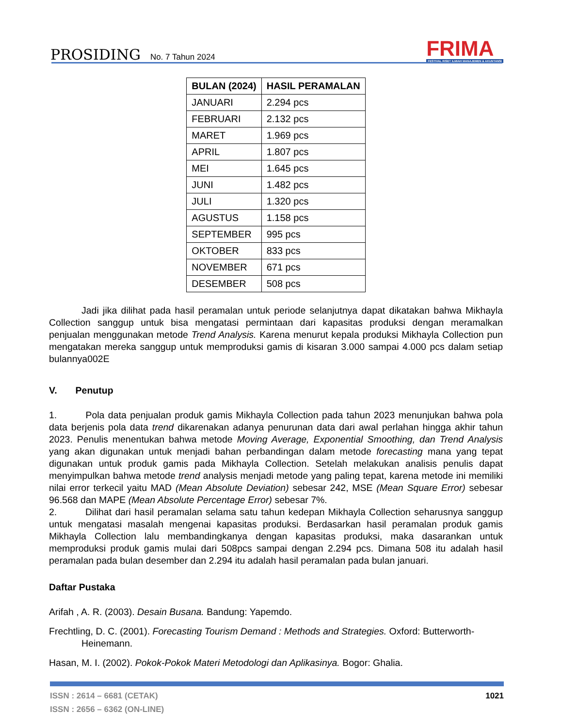PROSIDING No. 7 Tahun 2024
FRIMA
FESTIVAL RISET ILMIAH MANAJEMEN & AKUNTANSI
| BULAN (2024) | HASIL PERAMALAN |
| --- | --- |
| JANUARI | 2.294 pcs |
| FEBRUARI | 2.132 pcs |
| MARET | 1.969 pcs |
| APRIL | 1.807 pcs |
| MEI | 1.645 pcs |
| JUNI | 1.482 pcs |
| JULI | 1.320 pcs |
| AGUSTUS | 1.158 pcs |
| SEPTEMBER | 995 pcs |
| OKTOBER | 833 pcs |
| NOVEMBER | 671 pcs |
| DESEMBER | 508 pcs |
Jadi jika dilihat pada hasil peramalan untuk periode selanjutnya dapat dikatakan bahwa Mikhayla Collection sanggup untuk bisa mengatasi permintaan dari kapasitas produksi dengan meramalkan penjualan menggunakan metode Trend Analysis. Karena menurut kepala produksi Mikhayla Collection pun mengatakan mereka sanggup untuk memproduksi gamis di kisaran 3.000 sampai 4.000 pcs dalam setiap bulannya002E
V. Penutup
1. Pola data penjualan produk gamis Mikhayla Collection pada tahun 2023 menunjukan bahwa pola data berjenis pola data trend dikarenakan adanya penurunan data dari awal perlahan hingga akhir tahun 2023. Penulis menentukan bahwa metode Moving Average, Exponential Smoothing, dan Trend Analysis yang akan digunakan untuk menjadi bahan perbandingan dalam metode forecasting mana yang tepat digunakan untuk produk gamis pada Mikhayla Collection. Setelah melakukan analisis penulis dapat menyimpulkan bahwa metode trend analysis menjadi metode yang paling tepat, karena metode ini memiliki nilai error terkecil yaitu MAD (Mean Absolute Deviation) sebesar 242, MSE (Mean Square Error) sebesar 96.568 dan MAPE (Mean Absolute Percentage Error) sebesar 7%.
2. Dilihat dari hasil peramalan selama satu tahun kedepan Mikhayla Collection seharusnya sanggup untuk mengatasi masalah mengenai kapasitas produksi. Berdasarkan hasil peramalan produk gamis Mikhayla Collection lalu membandingkanya dengan kapasitas produksi, maka dasarankan untuk memproduksi produk gamis mulai dari 508pcs sampai dengan 2.294 pcs. Dimana 508 itu adalah hasil peramalan pada bulan desember dan 2.294 itu adalah hasil peramalan pada bulan januari.
Daftar Pustaka
Arifah , A. R. (2003). Desain Busana. Bandung: Yapemdo.
Frechtling, D. C. (2001). Forecasting Tourism Demand : Methods and Strategies. Oxford: Butterworth-Heinemann.
Hasan, M. I. (2002). Pokok-Pokok Materi Metodologi dan Aplikasinya. Bogor: Ghalia.
ISSN : 2614 – 6681 (CETAK)
ISSN : 2656 – 6362 (ON-LINE)
1021